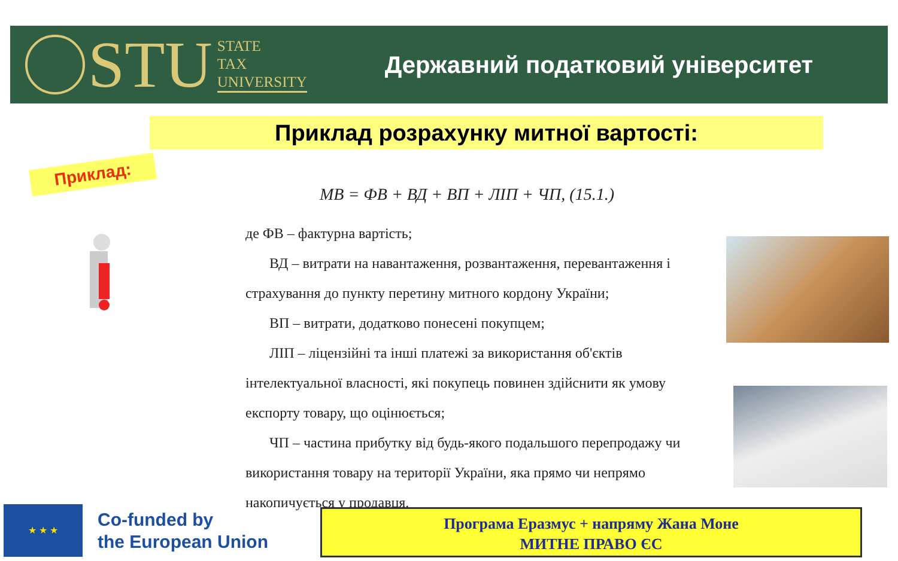STU
STATE
TAX
UNIVERSITY
Державний податковий університет
Приклад розрахунку митної вартості:
Приклад:
МВ = ФВ + ВД + ВП + ЛІП + ЧП, (15.1.)
де ФВ – фактурна вартість;
ВД – витрати на навантаження, розвантаження, перевантаження і страхування до пункту перетину митного кордону України;
ВП – витрати, додатково понесені покупцем;
ЛІП – ліцензійні та інші платежі за використання об'єктів інтелектуальної власності, які покупець повинен здійснити як умову експорту товару, що оцінюється;
ЧП – частина прибутку від будь-якого подальшого перепродажу чи використання товару на території України, яка прямо чи непрямо накопичується у продавця.
★ ★ ★
Co-funded by
the European Union
Програма Еразмус + напряму Жана Моне
МИТНЕ ПРАВО ЄС